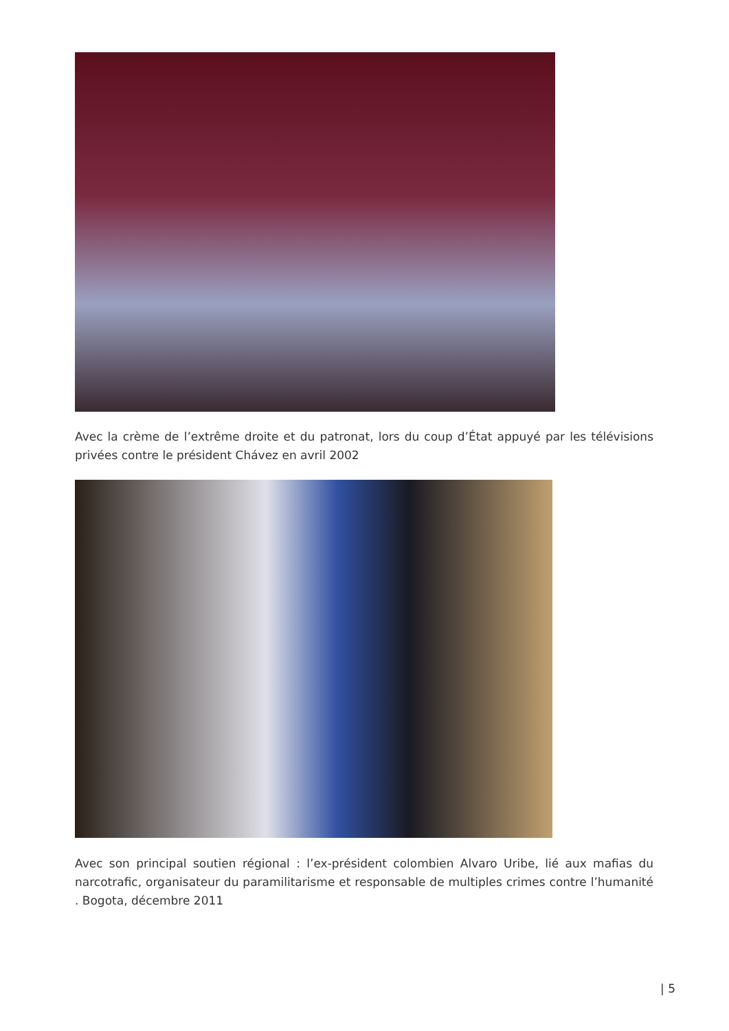Avec la crème de l’extrême droite et du patronat, lors du coup d’État appuyé par les télévisions privées contre le président Chávez en avril 2002
Avec son principal soutien régional : l’ex-président colombien Alvaro Uribe, lié aux mafias du narcotrafic, organisateur du paramilitarisme et responsable de multiples crimes contre l’humanité . Bogota, décembre 2011
| 5